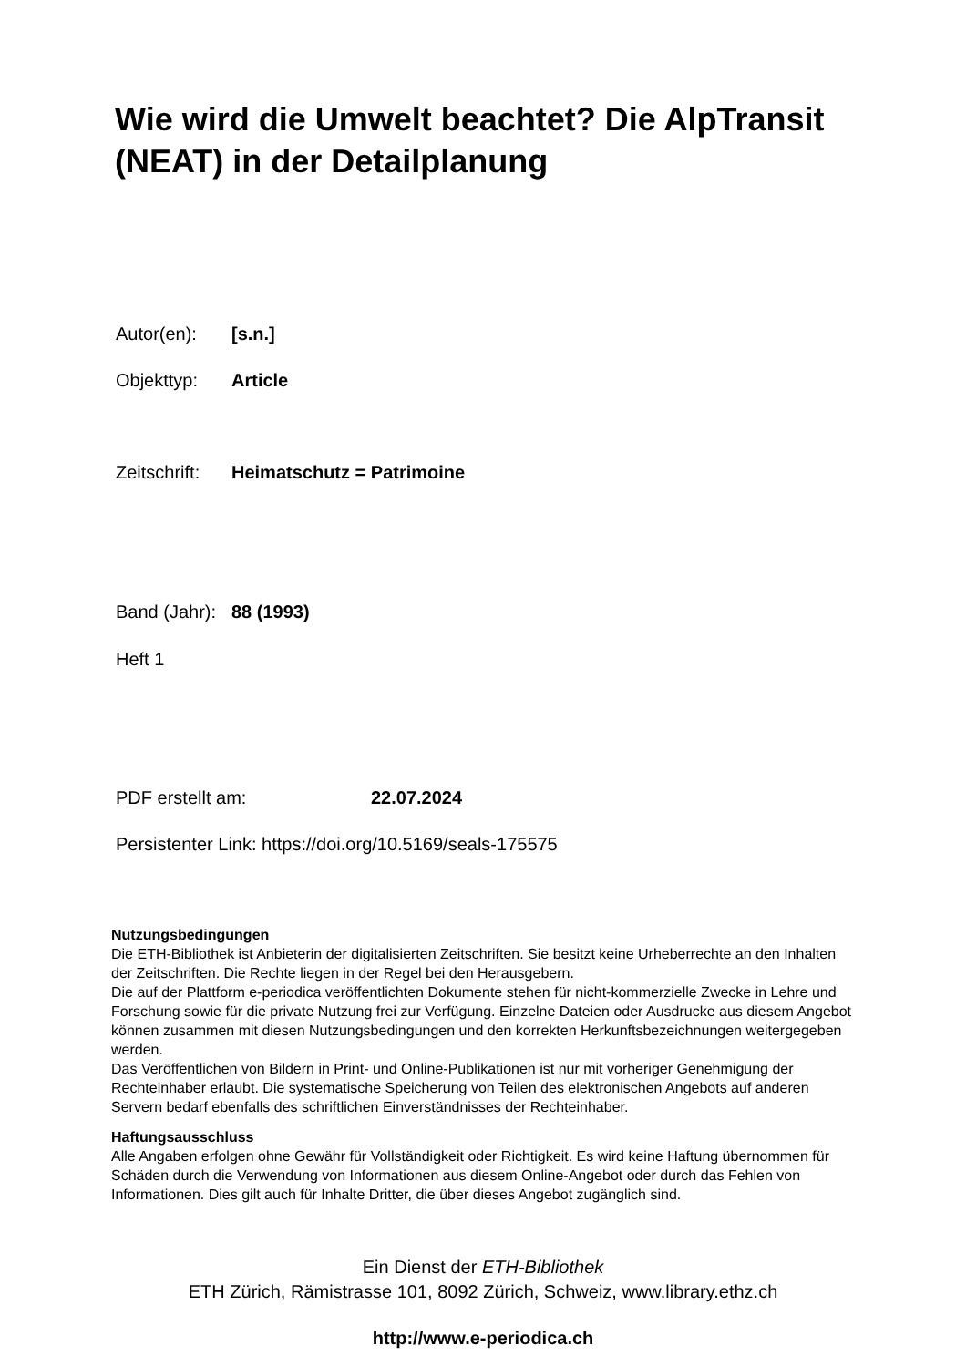Wie wird die Umwelt beachtet? Die AlpTransit (NEAT) in der Detailplanung
Autor(en): [s.n.]
Objekttyp: Article
Zeitschrift: Heimatschutz = Patrimoine
Band (Jahr): 88 (1993)
Heft 1
PDF erstellt am: 22.07.2024
Persistenter Link: https://doi.org/10.5169/seals-175575
Nutzungsbedingungen
Die ETH-Bibliothek ist Anbieterin der digitalisierten Zeitschriften. Sie besitzt keine Urheberrechte an den Inhalten der Zeitschriften. Die Rechte liegen in der Regel bei den Herausgebern.
Die auf der Plattform e-periodica veröffentlichten Dokumente stehen für nicht-kommerzielle Zwecke in Lehre und Forschung sowie für die private Nutzung frei zur Verfügung. Einzelne Dateien oder Ausdrucke aus diesem Angebot können zusammen mit diesen Nutzungsbedingungen und den korrekten Herkunftsbezeichnungen weitergegeben werden.
Das Veröffentlichen von Bildern in Print- und Online-Publikationen ist nur mit vorheriger Genehmigung der Rechteinhaber erlaubt. Die systematische Speicherung von Teilen des elektronischen Angebots auf anderen Servern bedarf ebenfalls des schriftlichen Einverständnisses der Rechteinhaber.
Haftungsausschluss
Alle Angaben erfolgen ohne Gewähr für Vollständigkeit oder Richtigkeit. Es wird keine Haftung übernommen für Schäden durch die Verwendung von Informationen aus diesem Online-Angebot oder durch das Fehlen von Informationen. Dies gilt auch für Inhalte Dritter, die über dieses Angebot zugänglich sind.
Ein Dienst der ETH-Bibliothek
ETH Zürich, Rämistrasse 101, 8092 Zürich, Schweiz, www.library.ethz.ch
http://www.e-periodica.ch